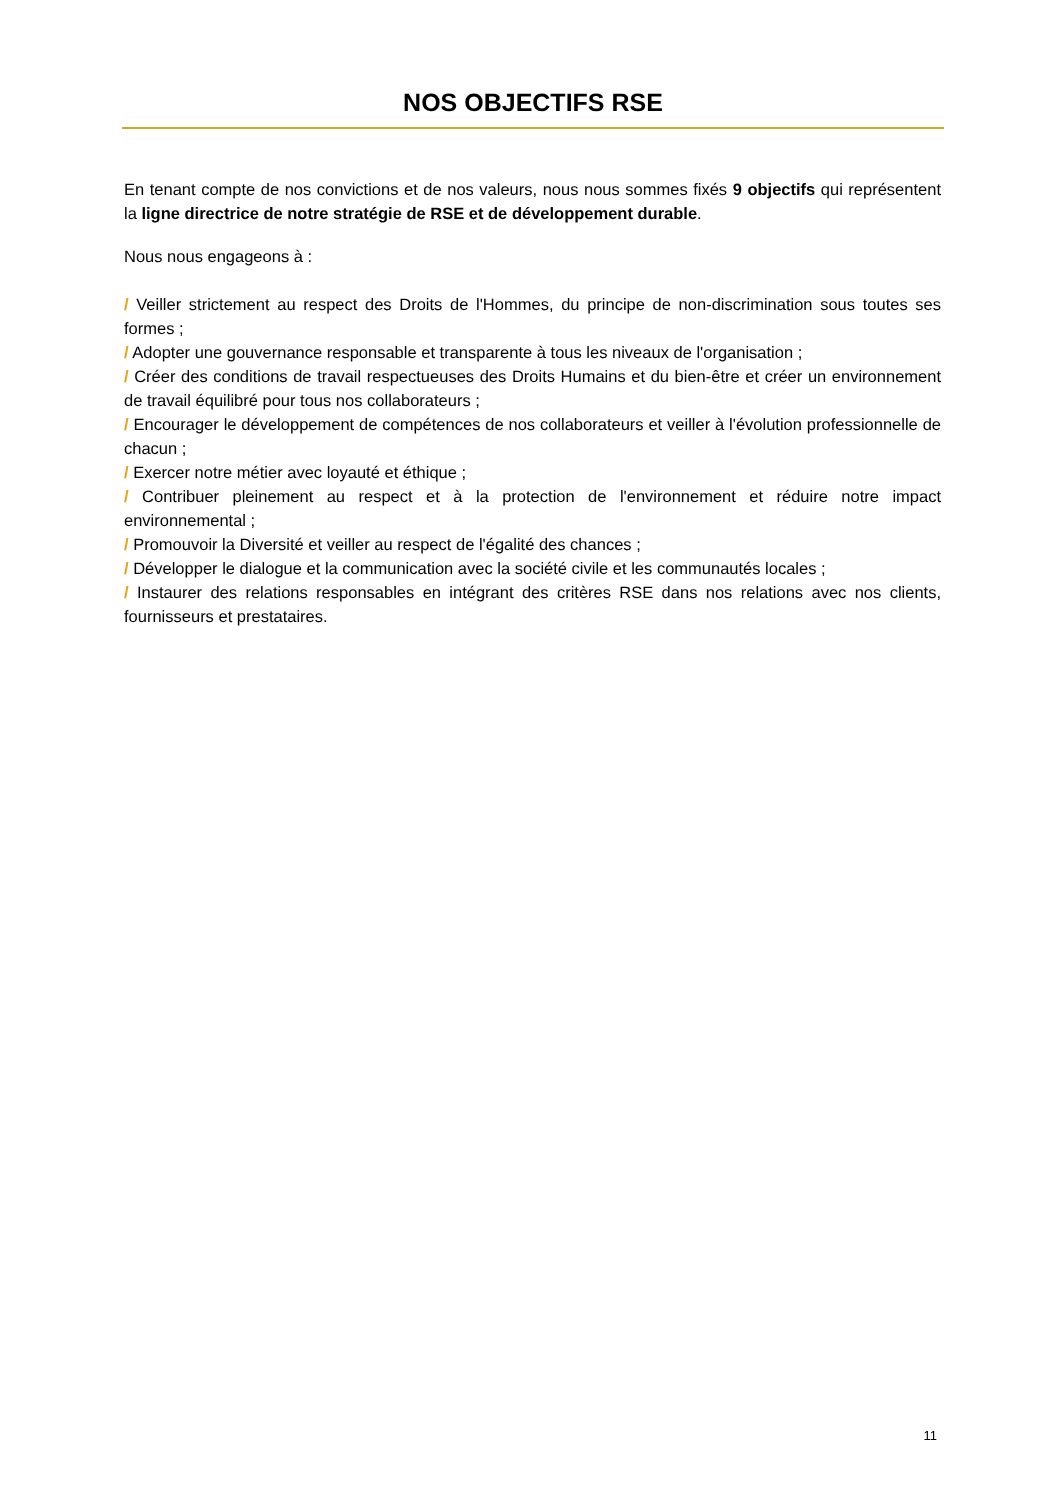NOS OBJECTIFS RSE
En tenant compte de nos convictions et de nos valeurs, nous nous sommes fixés 9 objectifs qui représentent la ligne directrice de notre stratégie de RSE et de développement durable.
Nous nous engageons à :
/ Veiller strictement au respect des Droits de l'Hommes, du principe de non-discrimination sous toutes ses formes ;
/ Adopter une gouvernance responsable et transparente à tous les niveaux de l'organisation ;
/ Créer des conditions de travail respectueuses des Droits Humains et du bien-être et créer un environnement de travail équilibré pour tous nos collaborateurs ;
/ Encourager le développement de compétences de nos collaborateurs et veiller à l'évolution professionnelle de chacun ;
/ Exercer notre métier avec loyauté et éthique ;
/ Contribuer pleinement au respect et à la protection de l'environnement et réduire notre impact environnemental ;
/ Promouvoir la Diversité et veiller au respect de l'égalité des chances ;
/ Développer le dialogue et la communication avec la société civile et les communautés locales ;
/ Instaurer des relations responsables en intégrant des critères RSE dans nos relations avec nos clients, fournisseurs et prestataires.
11